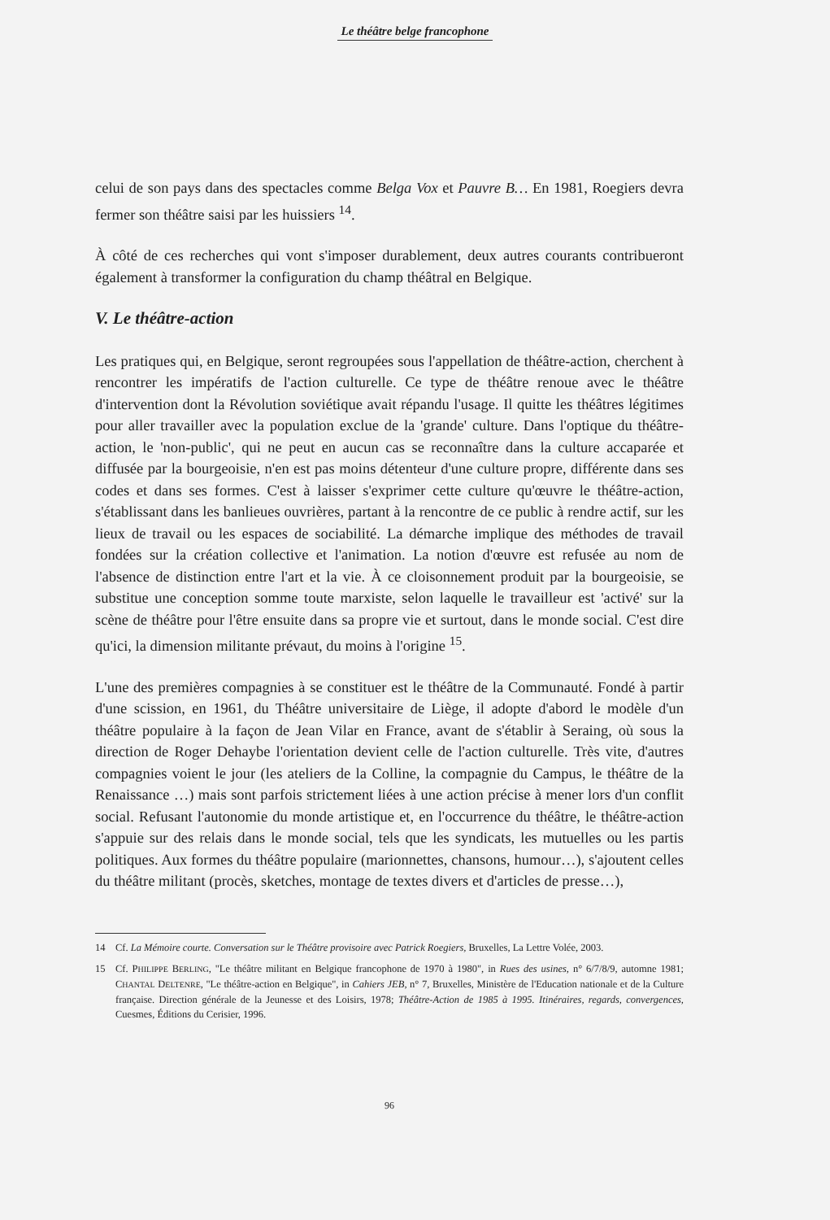Le théâtre belge francophone
celui de son pays dans des spectacles comme Belga Vox et Pauvre B… En 1981, Roegiers devra fermer son théâtre saisi par les huissiers <sup>14</sup>.
À côté de ces recherches qui vont s'imposer durablement, deux autres courants contribueront également à transformer la configuration du champ théâtral en Belgique.
V. Le théâtre-action
Les pratiques qui, en Belgique, seront regroupées sous l'appellation de théâtre-action, cherchent à rencontrer les impératifs de l'action culturelle. Ce type de théâtre renoue avec le théâtre d'intervention dont la Révolution soviétique avait répandu l'usage. Il quitte les théâtres légitimes pour aller travailler avec la population exclue de la 'grande' culture. Dans l'optique du théâtre-action, le 'non-public', qui ne peut en aucun cas se reconnaître dans la culture accaparée et diffusée par la bourgeoisie, n'en est pas moins détenteur d'une culture propre, différente dans ses codes et dans ses formes. C'est à laisser s'exprimer cette culture qu'œuvre le théâtre-action, s'établissant dans les banlieues ouvrières, partant à la rencontre de ce public à rendre actif, sur les lieux de travail ou les espaces de sociabilité. La démarche implique des méthodes de travail fondées sur la création collective et l'animation. La notion d'œuvre est refusée au nom de l'absence de distinction entre l'art et la vie. À ce cloisonnement produit par la bourgeoisie, se substitue une conception somme toute marxiste, selon laquelle le travailleur est 'activé' sur la scène de théâtre pour l'être ensuite dans sa propre vie et surtout, dans le monde social. C'est dire qu'ici, la dimension militante prévaut, du moins à l'origine <sup>15</sup>.
L'une des premières compagnies à se constituer est le théâtre de la Communauté. Fondé à partir d'une scission, en 1961, du Théâtre universitaire de Liège, il adopte d'abord le modèle d'un théâtre populaire à la façon de Jean Vilar en France, avant de s'établir à Seraing, où sous la direction de Roger Dehaybe l'orientation devient celle de l'action culturelle. Très vite, d'autres compagnies voient le jour (les ateliers de la Colline, la compagnie du Campus, le théâtre de la Renaissance …) mais sont parfois strictement liées à une action précise à mener lors d'un conflit social. Refusant l'autonomie du monde artistique et, en l'occurrence du théâtre, le théâtre-action s'appuie sur des relais dans le monde social, tels que les syndicats, les mutuelles ou les partis politiques. Aux formes du théâtre populaire (marionnettes, chansons, humour…), s'ajoutent celles du théâtre militant (procès, sketches, montage de textes divers et d'articles de presse…),
14 Cf. La Mémoire courte. Conversation sur le Théâtre provisoire avec Patrick Roegiers, Bruxelles, La Lettre Volée, 2003.
15 Cf. PHILIPPE BERLING, "Le théâtre militant en Belgique francophone de 1970 à 1980", in Rues des usines, n° 6/7/8/9, automne 1981; CHANTAL DELTENRE, "Le théâtre-action en Belgique", in Cahiers JEB, n° 7, Bruxelles, Ministère de l'Education nationale et de la Culture française. Direction générale de la Jeunesse et des Loisirs, 1978; Théâtre-Action de 1985 à 1995. Itinéraires, regards, convergences, Cuesmes, Éditions du Cerisier, 1996.
96